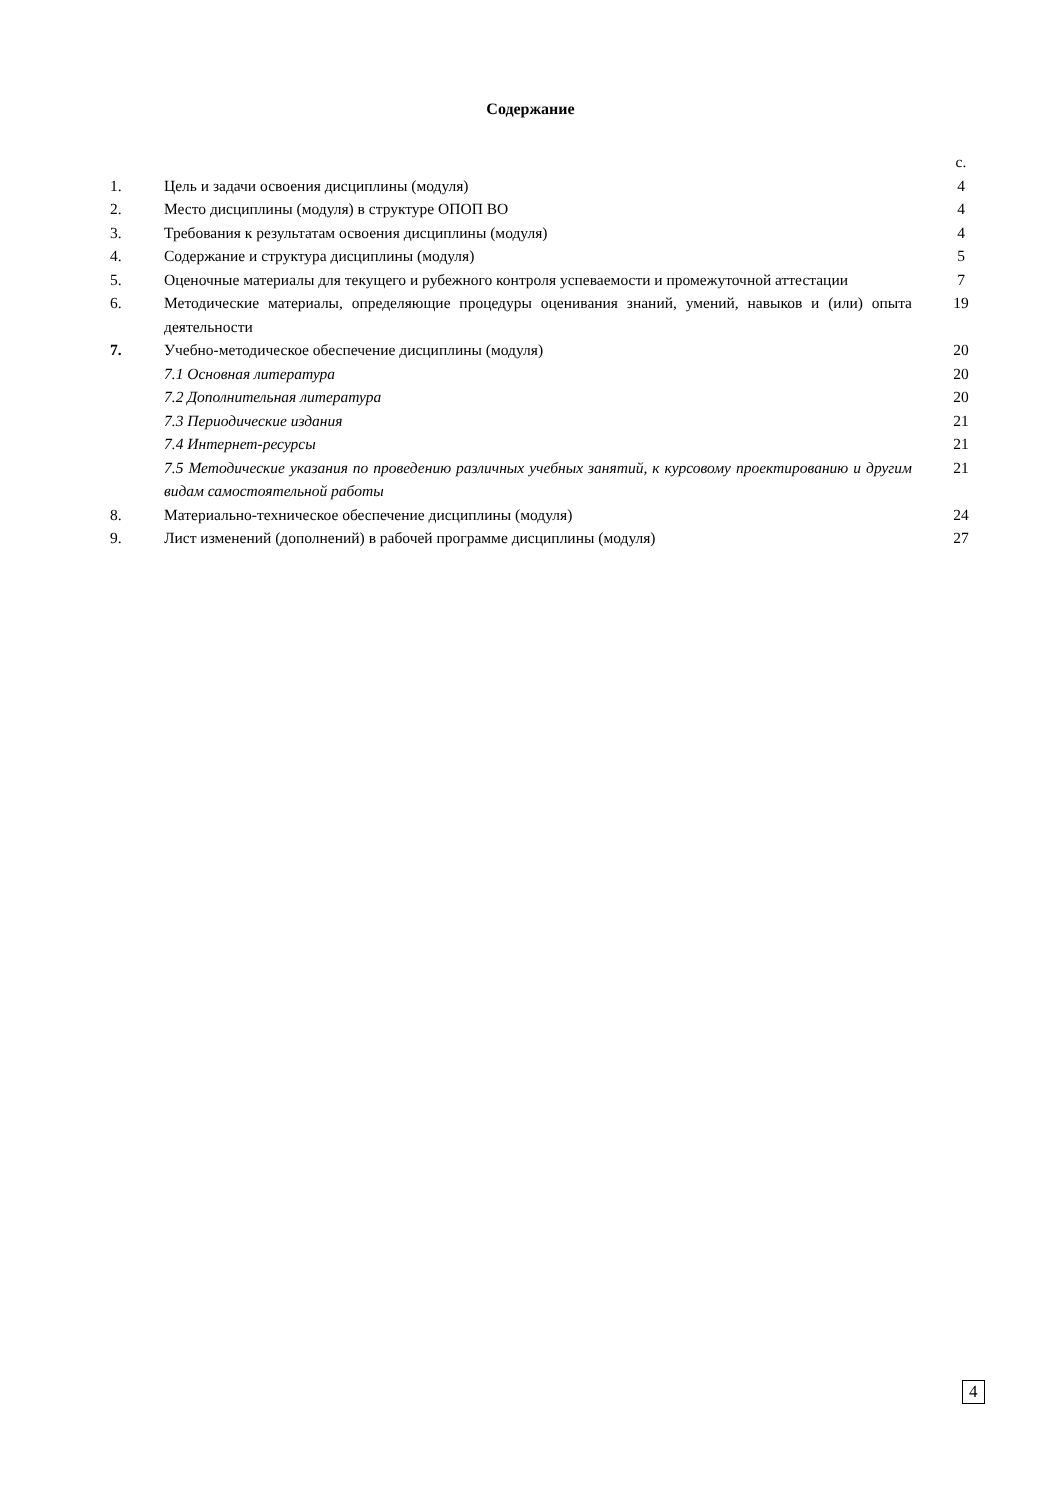Содержание
| | | с. |
| 1. | Цель и задачи освоения дисциплины (модуля) | 4 |
| 2. | Место дисциплины (модуля) в структуре ОПОП ВО | 4 |
| 3. | Требования к результатам освоения дисциплины (модуля) | 4 |
| 4. | Содержание и структура дисциплины (модуля) | 5 |
| 5. | Оценочные материалы для текущего и рубежного контроля успеваемости и промежуточной аттестации | 7 |
| 6. | Методические материалы, определяющие процедуры оценивания знаний, умений, навыков и (или) опыта деятельности | 19 |
| 7. | Учебно-методическое обеспечение дисциплины (модуля) | 20 |
| | 7.1 Основная литература | 20 |
| | 7.2 Дополнительная литература | 20 |
| | 7.3 Периодические издания | 21 |
| | 7.4 Интернет-ресурсы | 21 |
| | 7.5 Методические указания по проведению различных учебных занятий, к курсовому проектированию и другим видам самостоятельной работы | 21 |
| 8. | Материально-техническое обеспечение дисциплины (модуля) | 24 |
| 9. | Лист изменений (дополнений) в рабочей программе дисциплины (модуля) | 27 |
4